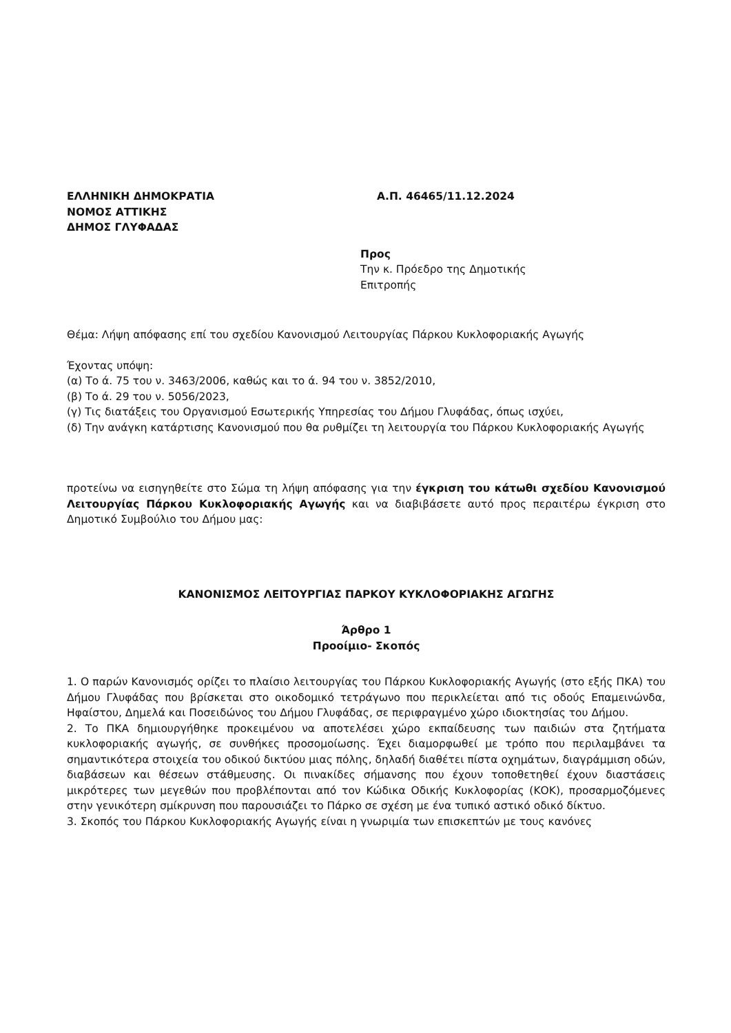ΕΛΛΗΝΙΚΗ ΔΗΜΟΚΡΑΤΙΑ
ΝΟΜΟΣ ΑΤΤΙΚΗΣ
ΔΗΜΟΣ ΓΛΥΦΑΔΑΣ
Α.Π. 46465/11.12.2024
Προς
Την κ. Πρόεδρο της Δημοτικής Επιτροπής
Θέμα: Λήψη απόφασης επί του σχεδίου Κανονισμού Λειτουργίας Πάρκου Κυκλοφοριακής Αγωγής
Έχοντας υπόψη:
(α) Το ά. 75 του ν. 3463/2006, καθώς και το ά. 94 του ν. 3852/2010,
(β) Το ά. 29 του ν. 5056/2023,
(γ) Τις διατάξεις του Οργανισμού Εσωτερικής Υπηρεσίας του Δήμου Γλυφάδας, όπως ισχύει,
(δ) Την ανάγκη κατάρτισης Κανονισμού που θα ρυθμίζει τη λειτουργία του Πάρκου Κυκλοφοριακής Αγωγής
προτείνω να εισηγηθείτε στο Σώμα τη λήψη απόφασης για την έγκριση του κάτωθι σχεδίου Κανονισμού Λειτουργίας Πάρκου Κυκλοφοριακής Αγωγής και να διαβιβάσετε αυτό προς περαιτέρω έγκριση στο Δημοτικό Συμβούλιο του Δήμου μας:
ΚΑΝΟΝΙΣΜΟΣ ΛΕΙΤΟΥΡΓΙΑΣ ΠΑΡΚΟΥ ΚΥΚΛΟΦΟΡΙΑΚΗΣ ΑΓΩΓΗΣ
Άρθρο 1
Προοίμιο- Σκοπός
1. Ο παρών Κανονισμός ορίζει το πλαίσιο λειτουργίας του Πάρκου Κυκλοφοριακής Αγωγής (στο εξής ΠΚΑ) του Δήμου Γλυφάδας που βρίσκεται στο οικοδομικό τετράγωνο που περικλείεται από τις οδούς Επαμεινώνδα, Ηφαίστου, Δημελά και Ποσειδώνος του Δήμου Γλυφάδας, σε περιφραγμένο χώρο ιδιοκτησίας του Δήμου.
2. Το ΠΚΑ δημιουργήθηκε προκειμένου να αποτελέσει χώρο εκπαίδευσης των παιδιών στα ζητήματα κυκλοφοριακής αγωγής, σε συνθήκες προσομοίωσης. Έχει διαμορφωθεί με τρόπο που περιλαμβάνει τα σημαντικότερα στοιχεία του οδικού δικτύου μιας πόλης, δηλαδή διαθέτει πίστα οχημάτων, διαγράμμιση οδών, διαβάσεων και θέσεων στάθμευσης. Οι πινακίδες σήμανσης που έχουν τοποθετηθεί έχουν διαστάσεις μικρότερες των μεγεθών που προβλέπονται από τον Κώδικα Οδικής Κυκλοφορίας (ΚΟΚ), προσαρμοζόμενες στην γενικότερη σμίκρυνση που παρουσιάζει το Πάρκο σε σχέση με ένα τυπικό αστικό οδικό δίκτυο.
3. Σκοπός του Πάρκου Κυκλοφοριακής Αγωγής είναι η γνωριμία των επισκεπτών με τους κανόνες